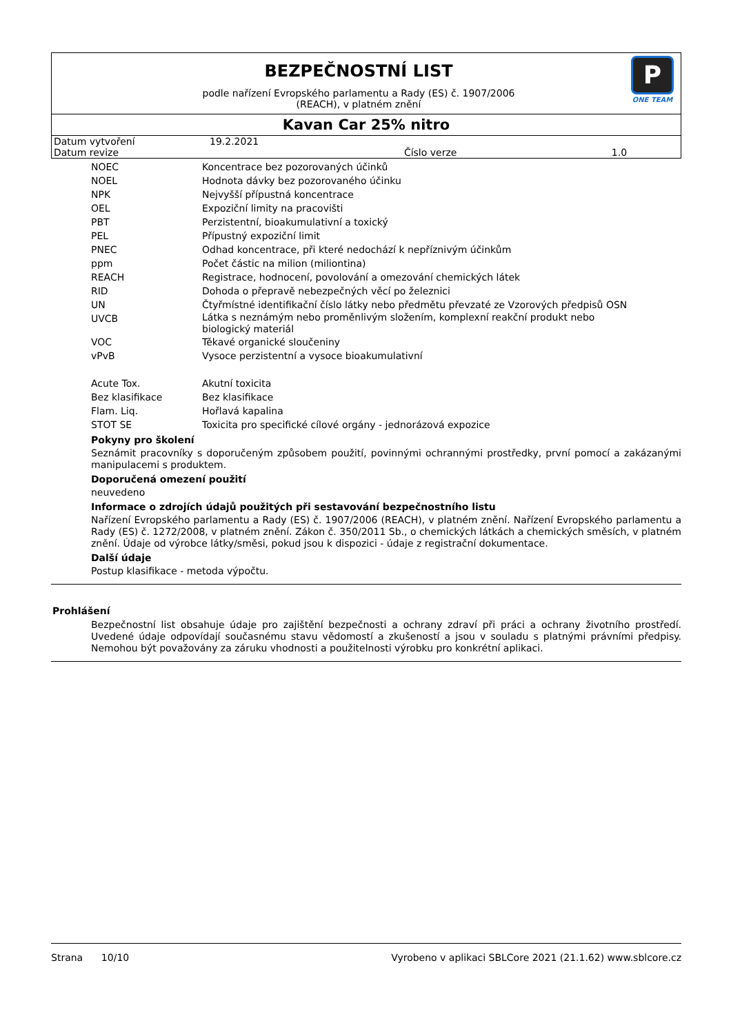BEZPEČNOSTNÍ LIST
podle nařízení Evropského parlamentu a Rady (ES) č. 1907/2006
(REACH), v platném znění
P
ONE TEAM
Kavan Car 25% nitro
| Datum vytvoření | 19.2.2021 | | |
| Datum revize | | Číslo verze | 1.0 |
| NOEC | Koncentrace bez pozorovaných účinků |
| NOEL | Hodnota dávky bez pozorovaného účinku |
| NPK | Nejvyšší přípustná koncentrace |
| OEL | Expoziční limity na pracovišti |
| PBT | Perzistentní, bioakumulativní a toxický |
| PEL | Přípustný expoziční limit |
| PNEC | Odhad koncentrace, při které nedochází k nepříznivým účinkům |
| ppm | Počet částic na milion (miliontina) |
| REACH | Registrace, hodnocení, povolování a omezování chemických látek |
| RID | Dohoda o přepravě nebezpečných věcí po železnici |
| UN | Čtyřmístné identifikační číslo látky nebo předmětu převzaté ze Vzorových předpisů OSN |
| UVCB | Látka s neznámým nebo proměnlivým složením, komplexní reakční produkt nebo biologický materiál |
| VOC | Těkavé organické sloučeniny |
| vPvB | Vysoce perzistentní a vysoce bioakumulativní |
| Acute Tox. | Akutní toxicita |
| Bez klasifikace | Bez klasifikace |
| Flam. Liq. | Hořlavá kapalina |
| STOT SE | Toxicita pro specifické cílové orgány - jednorázová expozice |
Pokyny pro školení
Seznámit pracovníky s doporučeným způsobem použití, povinnými ochrannými prostředky, první pomocí a zakázanými manipulacemi s produktem.
Doporučená omezení použití
neuvedeno
Informace o zdrojích údajů použitých při sestavování bezpečnostního listu
Nařízení Evropského parlamentu a Rady (ES) č. 1907/2006 (REACH), v platném znění. Nařízení Evropského parlamentu a Rady (ES) č. 1272/2008, v platném znění. Zákon č. 350/2011 Sb., o chemických látkách a chemických směsích, v platném znění. Údaje od výrobce látky/směsi, pokud jsou k dispozici - údaje z registrační dokumentace.
Další údaje
Postup klasifikace - metoda výpočtu.
Prohlášení
Bezpečnostní list obsahuje údaje pro zajištění bezpečnosti a ochrany zdraví při práci a ochrany životního prostředí. Uvedené údaje odpovídají současnému stavu vědomostí a zkušeností a jsou v souladu s platnými právními předpisy. Nemohou být považovány za záruku vhodnosti a použitelnosti výrobku pro konkrétní aplikaci.
Strana 10/10 Vyrobeno v aplikaci SBLCore 2021 (21.1.62) www.sblcore.cz